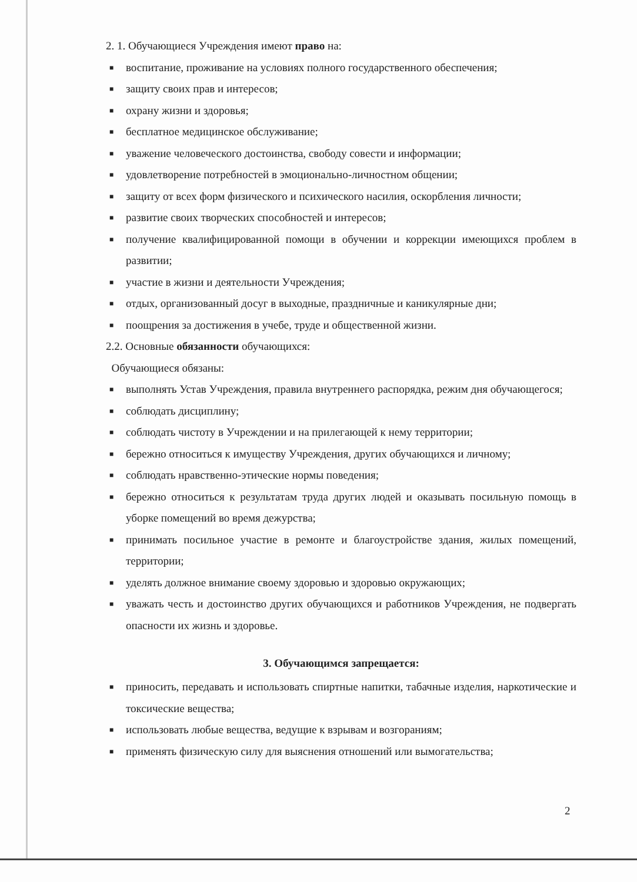2. 1. Обучающиеся Учреждения имеют право на:
■ воспитание, проживание на условиях полного государственного обеспечения;
■ защиту своих прав и интересов;
■ охрану жизни и здоровья;
■ бесплатное медицинское обслуживание;
■ уважение человеческого достоинства, свободу совести и информации;
■ удовлетворение потребностей в эмоционально-личностном общении;
■ защиту от всех форм физического и психического насилия, оскорбления личности;
■ развитие своих творческих способностей и интересов;
■ получение квалифицированной помощи в обучении и коррекции имеющихся проблем в развитии;
■ участие в жизни и деятельности Учреждения;
■ отдых, организованный досуг в выходные, праздничные и каникулярные дни;
■ поощрения за достижения в учебе, труде и общественной жизни.
2.2. Основные обязанности обучающихся:
Обучающиеся обязаны:
■ выполнять Устав Учреждения, правила внутреннего распорядка, режим дня обучающегося;
■ соблюдать дисциплину;
■ соблюдать чистоту в Учреждении и на прилегающей к нему территории;
■ бережно относиться к имуществу Учреждения, других обучающихся и личному;
■ соблюдать нравственно-этические нормы поведения;
■ бережно относиться к результатам труда других людей и оказывать посильную помощь в уборке помещений во время дежурства;
■ принимать посильное участие в ремонте и благоустройстве здания, жилых помещений, территории;
■ уделять должное внимание своему здоровью и здоровью окружающих;
■ уважать честь и достоинство других обучающихся и работников Учреждения, не подвергать опасности их жизнь и здоровье.
3. Обучающимся запрещается:
■ приносить, передавать и использовать спиртные напитки, табачные изделия, наркотические и токсические вещества;
■ использовать любые вещества, ведущие к взрывам и возгораниям;
■ применять физическую силу для выяснения отношений или вымогательства;
2